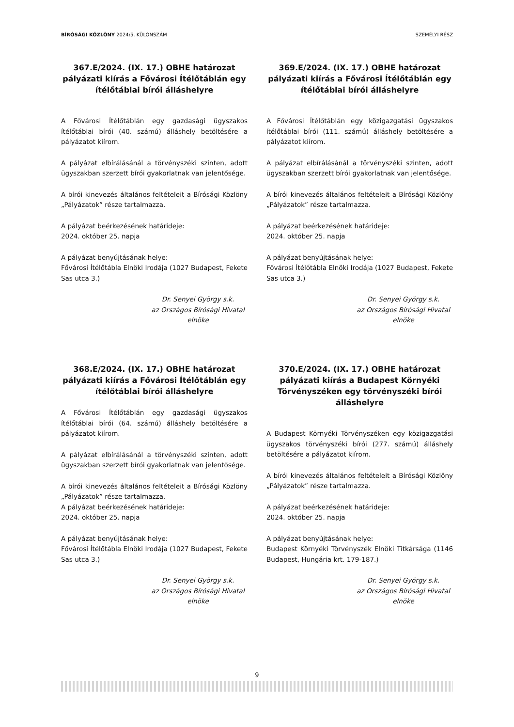BÍRÓSÁGI KÖZLÖNY 2024/5. KÜLÖNSZÁM SZEMÉLYI RÉSZ
367.E/2024. (IX. 17.) OBHE határozat pályázati kiírás a Fővárosi Ítélőtáblán egy ítélőtáblai bírói álláshelyre
A Fővárosi Ítélőtáblán egy gazdasági ügyszakos ítélőtáblai bírói (40. számú) álláshely betöltésére a pályázatot kiírom.
A pályázat elbírálásánál a törvényszéki szinten, adott ügyszakban szerzett bírói gyakorlatnak van jelentősége.
A bírói kinevezés általános feltételeit a Bírósági Közlöny „Pályázatok” része tartalmazza.
A pályázat beérkezésének határideje:
2024. október 25. napja
A pályázat benyújtásának helye:
Fővárosi Ítélőtábla Elnöki Irodája (1027 Budapest, Fekete Sas utca 3.)
Dr. Senyei György s.k.
az Országos Bírósági Hivatal
elnöke
368.E/2024. (IX. 17.) OBHE határozat pályázati kiírás a Fővárosi Ítélőtáblán egy ítélőtáblai bírói álláshelyre
A Fővárosi Ítélőtáblán egy gazdasági ügyszakos ítélőtáblai bírói (64. számú) álláshely betöltésére a pályázatot kiírom.
A pályázat elbírálásánál a törvényszéki szinten, adott ügyszakban szerzett bírói gyakorlatnak van jelentősége.
A bírói kinevezés általános feltételeit a Bírósági Közlöny „Pályázatok” része tartalmazza.
A pályázat beérkezésének határideje:
2024. október 25. napja
A pályázat benyújtásának helye:
Fővárosi Ítélőtábla Elnöki Irodája (1027 Budapest, Fekete Sas utca 3.)
Dr. Senyei György s.k.
az Országos Bírósági Hivatal
elnöke
369.E/2024. (IX. 17.) OBHE határozat pályázati kiírás a Fővárosi Ítélőtáblán egy ítélőtáblai bírói álláshelyre
A Fővárosi Ítélőtáblán egy közigazgatási ügyszakos ítélőtáblai bírói (111. számú) álláshely betöltésére a pályázatot kiírom.
A pályázat elbírálásánál a törvényszéki szinten, adott ügyszakban szerzett bírói gyakorlatnak van jelentősége.
A bírói kinevezés általános feltételeit a Bírósági Közlöny „Pályázatok” része tartalmazza.
A pályázat beérkezésének határideje:
2024. október 25. napja
A pályázat benyújtásának helye:
Fővárosi Ítélőtábla Elnöki Irodája (1027 Budapest, Fekete Sas utca 3.)
Dr. Senyei György s.k.
az Országos Bírósági Hivatal
elnöke
370.E/2024. (IX. 17.) OBHE határozat pályázati kiírás a Budapest Környéki Törvényszéken egy törvényszéki bírói álláshelyre
A Budapest Környéki Törvényszéken egy közigazgatási ügyszakos törvényszéki bírói (277. számú) álláshely betöltésére a pályázatot kiírom.
A bírói kinevezés általános feltételeit a Bírósági Közlöny „Pályázatok” része tartalmazza.
A pályázat beérkezésének határideje:
2024. október 25. napja
A pályázat benyújtásának helye:
Budapest Környéki Törvényszék Elnöki Titkársága (1146 Budapest, Hungária krt. 179-187.)
Dr. Senyei György s.k.
az Országos Bírósági Hivatal
elnöke
9